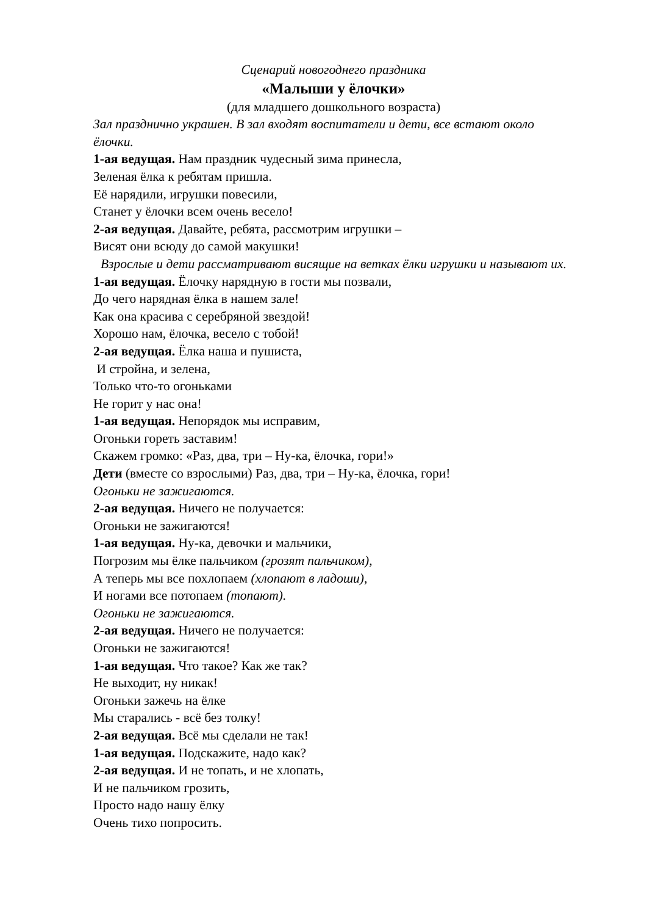Сценарий новогоднего праздника
«Малыши у ёлочки»
(для младшего дошкольного возраста)
Зал празднично украшен. В зал входят воспитатели и дети, все встают около ёлочки.
1-ая ведущая. Нам праздник чудесный зима принесла,
Зеленая ёлка к ребятам пришла.
Её нарядили, игрушки повесили,
Станет у ёлочки всем очень весело!
2-ая ведущая. Давайте, ребята, рассмотрим игрушки –
Висят они всюду до самой макушки!
Взрослые и дети рассматривают висящие на ветках ёлки игрушки и называют их.
1-ая ведущая. Ёлочку нарядную в гости мы позвали,
До чего нарядная ёлка в нашем зале!
Как она красива с серебряной звездой!
Хорошо нам, ёлочка, весело с тобой!
2-ая ведущая. Ёлка наша и пушиста,
И стройна, и зелена,
Только что-то огоньками
Не горит у нас она!
1-ая ведущая. Непорядок мы исправим,
Огоньки гореть заставим!
Скажем громко: «Раз, два, три – Ну-ка, ёлочка, гори!»
Дети (вместе со взрослыми) Раз, два, три – Ну-ка, ёлочка, гори!
Огоньки не зажигаются.
2-ая ведущая. Ничего не получается:
Огоньки не зажигаются!
1-ая ведущая. Ну-ка, девочки и мальчики,
Погрозим мы ёлке пальчиком (грозят пальчиком),
А теперь мы все похлопаем (хлопают в ладоши),
И ногами все потопаем (топают).
Огоньки не зажигаются.
2-ая ведущая. Ничего не получается:
Огоньки не зажигаются!
1-ая ведущая. Что такое? Как же так?
Не выходит, ну никак!
Огоньки зажечь на ёлке
Мы старались - всё без толку!
2-ая ведущая. Всё мы сделали не так!
1-ая ведущая. Подскажите, надо как?
2-ая ведущая. И не топать, и не хлопать,
И не пальчиком грозить,
Просто надо нашу ёлку
Очень тихо попросить.